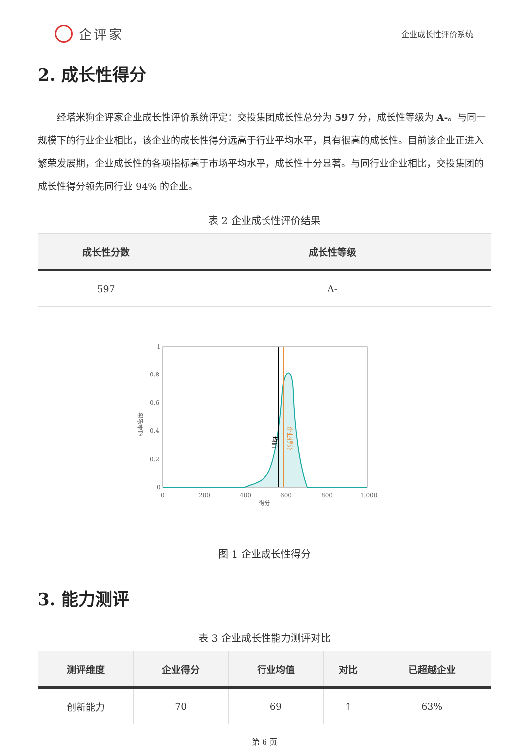企评家
企业成长性评价系统
2. 成长性得分
经塔米狗企评家企业成长性评价系统评定：交投集团成长性总分为 597 分，成长性等级为 A-。与同一规模下的行业企业相比，该企业的成长性得分远高于行业平均水平，具有很高的成长性。目前该企业正进入繁荣发展期，企业成长性的各项指标高于市场平均水平，成长性十分显著。与同行业企业相比，交投集团的成长性得分领先同行业 94% 的企业。
表 2 企业成长性评价结果
| 成长性分数 | 成长性等级 |
| --- | --- |
| 597 | A- |
1
0.8
0.6
0.4
0.2
0
0
200
400
600
800
1,000
得分
概率密度
均值
企业得分
图 1 企业成长性得分
3. 能力测评
表 3 企业成长性能力测评对比
| 测评维度 | 企业得分 | 行业均值 | 对比 | 已超越企业 |
| --- | --- | --- | --- | --- |
| 创新能力 | 70 | 69 | ↑ | 63% |
第 6 页